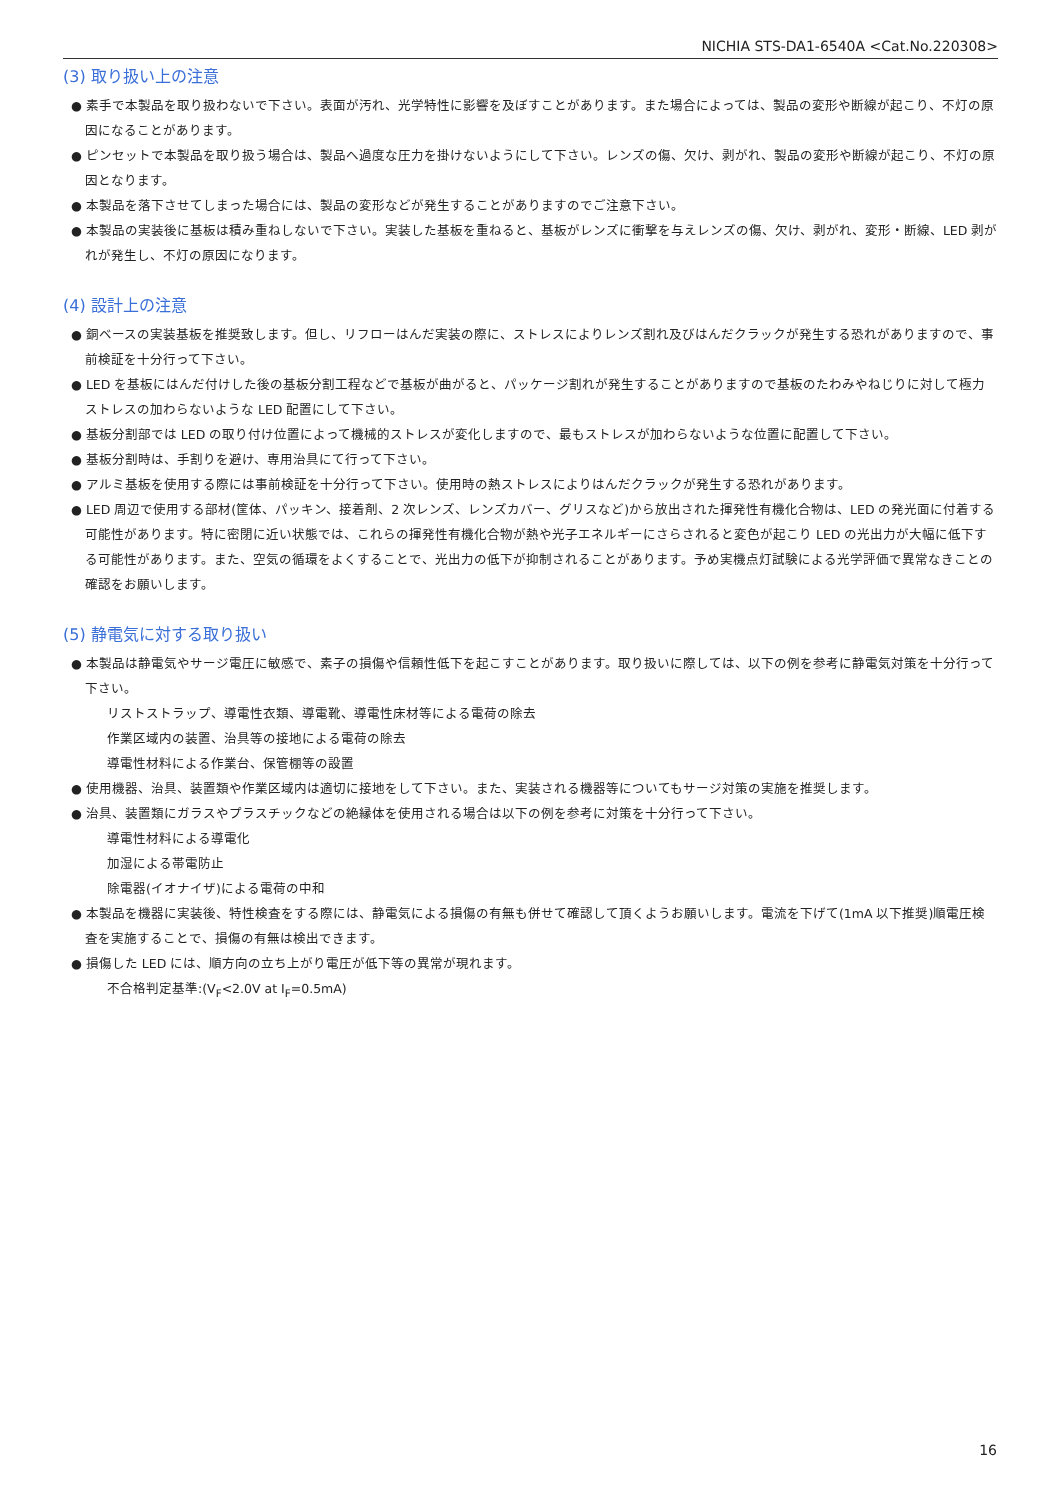NICHIA STS-DA1-6540A <Cat.No.220308>
(3) 取り扱い上の注意
● 素手で本製品を取り扱わないで下さい。表面が汚れ、光学特性に影響を及ぼすことがあります。また場合によっては、製品の変形や断線が起こり、不灯の原因になることがあります。
● ピンセットで本製品を取り扱う場合は、製品へ過度な圧力を掛けないようにして下さい。レンズの傷、欠け、剥がれ、製品の変形や断線が起こり、不灯の原因となります。
● 本製品を落下させてしまった場合には、製品の変形などが発生することがありますのでご注意下さい。
● 本製品の実装後に基板は積み重ねしないで下さい。実装した基板を重ねると、基板がレンズに衝撃を与えレンズの傷、欠け、剥がれ、変形・断線、LED 剥がれが発生し、不灯の原因になります。
(4) 設計上の注意
● 銅ベースの実装基板を推奨致します。但し、リフローはんだ実装の際に、ストレスによりレンズ割れ及びはんだクラックが発生する恐れがありますので、事前検証を十分行って下さい。
● LED を基板にはんだ付けした後の基板分割工程などで基板が曲がると、パッケージ割れが発生することがありますので基板のたわみやねじりに対して極力ストレスの加わらないような LED 配置にして下さい。
● 基板分割部では LED の取り付け位置によって機械的ストレスが変化しますので、最もストレスが加わらないような位置に配置して下さい。
● 基板分割時は、手割りを避け、専用治具にて行って下さい。
● アルミ基板を使用する際には事前検証を十分行って下さい。使用時の熱ストレスによりはんだクラックが発生する恐れがあります。
● LED 周辺で使用する部材(筐体、パッキン、接着剤、2 次レンズ、レンズカバー、グリスなど)から放出された揮発性有機化合物は、LED の発光面に付着する可能性があります。特に密閉に近い状態では、これらの揮発性有機化合物が熱や光子エネルギーにさらされると変色が起こり LED の光出力が大幅に低下する可能性があります。また、空気の循環をよくすることで、光出力の低下が抑制されることがあります。予め実機点灯試験による光学評価で異常なきことの確認をお願いします。
(5) 静電気に対する取り扱い
● 本製品は静電気やサージ電圧に敏感で、素子の損傷や信頼性低下を起こすことがあります。取り扱いに際しては、以下の例を参考に静電気対策を十分行って下さい。
リストストラップ、導電性衣類、導電靴、導電性床材等による電荷の除去
作業区域内の装置、治具等の接地による電荷の除去
導電性材料による作業台、保管棚等の設置
● 使用機器、治具、装置類や作業区域内は適切に接地をして下さい。また、実装される機器等についてもサージ対策の実施を推奨します。
● 治具、装置類にガラスやプラスチックなどの絶縁体を使用される場合は以下の例を参考に対策を十分行って下さい。
導電性材料による導電化
加湿による帯電防止
除電器(イオナイザ)による電荷の中和
● 本製品を機器に実装後、特性検査をする際には、静電気による損傷の有無も併せて確認して頂くようお願いします。電流を下げて(1mA 以下推奨)順電圧検査を実施することで、損傷の有無は検出できます。
● 損傷した LED には、順方向の立ち上がり電圧が低下等の異常が現れます。
不合格判定基準:(V<sub>F</sub><2.0V at I<sub>F</sub>=0.5mA)
16